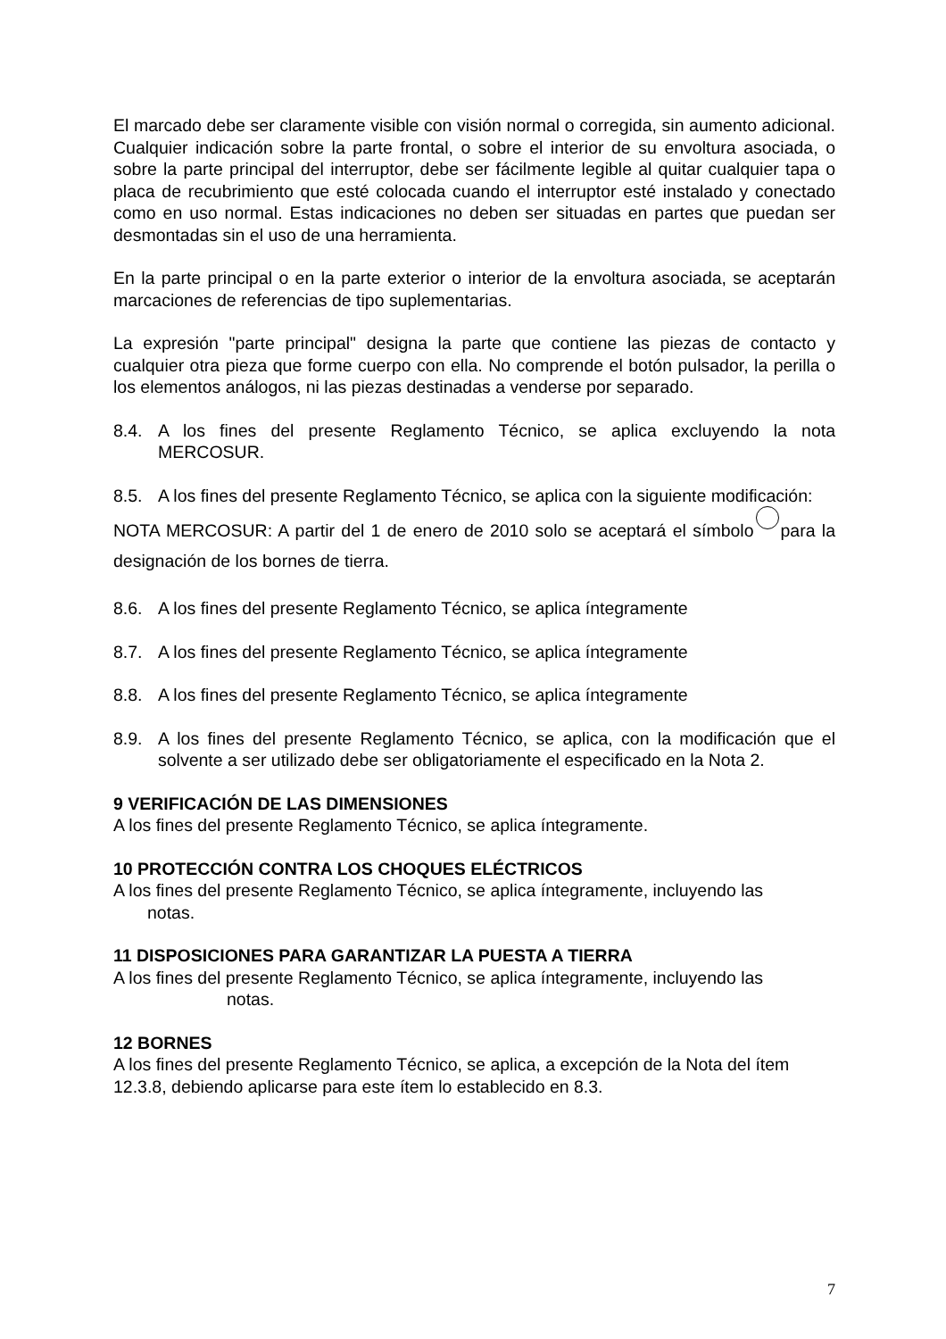El marcado debe ser claramente visible con visión normal o corregida, sin aumento adicional. Cualquier indicación sobre la parte frontal, o sobre el interior de su envoltura asociada, o sobre la parte principal del interruptor, debe ser fácilmente legible al quitar cualquier tapa o placa de recubrimiento que esté colocada cuando el interruptor esté instalado y conectado como en uso normal. Estas indicaciones no deben ser situadas en partes que puedan ser desmontadas sin el uso de una herramienta.
En la parte principal o en la parte exterior o interior de la envoltura asociada, se aceptarán marcaciones de referencias de tipo suplementarias.
La expresión "parte principal" designa la parte que contiene las piezas de contacto y cualquier otra pieza que forme cuerpo con ella. No comprende el botón pulsador, la perilla o los elementos análogos, ni las piezas destinadas a venderse por separado.
8.4. A los fines del presente Reglamento Técnico, se aplica excluyendo la nota MERCOSUR.
8.5. A los fines del presente Reglamento Técnico, se aplica con la siguiente modificación:
NOTA MERCOSUR: A partir del 1 de enero de 2010 solo se aceptará el símbolo para la designación de los bornes de tierra.
8.6. A los fines del presente Reglamento Técnico, se aplica íntegramente
8.7. A los fines del presente Reglamento Técnico, se aplica íntegramente
8.8. A los fines del presente Reglamento Técnico, se aplica íntegramente
8.9. A los fines del presente Reglamento Técnico, se aplica, con la modificación que el solvente a ser utilizado debe ser obligatoriamente el especificado en la Nota 2.
9 VERIFICACIÓN DE LAS DIMENSIONES
A los fines del presente Reglamento Técnico, se aplica íntegramente.
10 PROTECCIÓN CONTRA LOS CHOQUES ELÉCTRICOS
A los fines del presente Reglamento Técnico, se aplica íntegramente, incluyendo las
notas.
11 DISPOSICIONES PARA GARANTIZAR LA PUESTA A TIERRA
A los fines del presente Reglamento Técnico, se aplica íntegramente, incluyendo las
notas.
12 BORNES
A los fines del presente Reglamento Técnico, se aplica, a excepción de la Nota del ítem 12.3.8, debiendo aplicarse para este ítem lo establecido en 8.3.
7